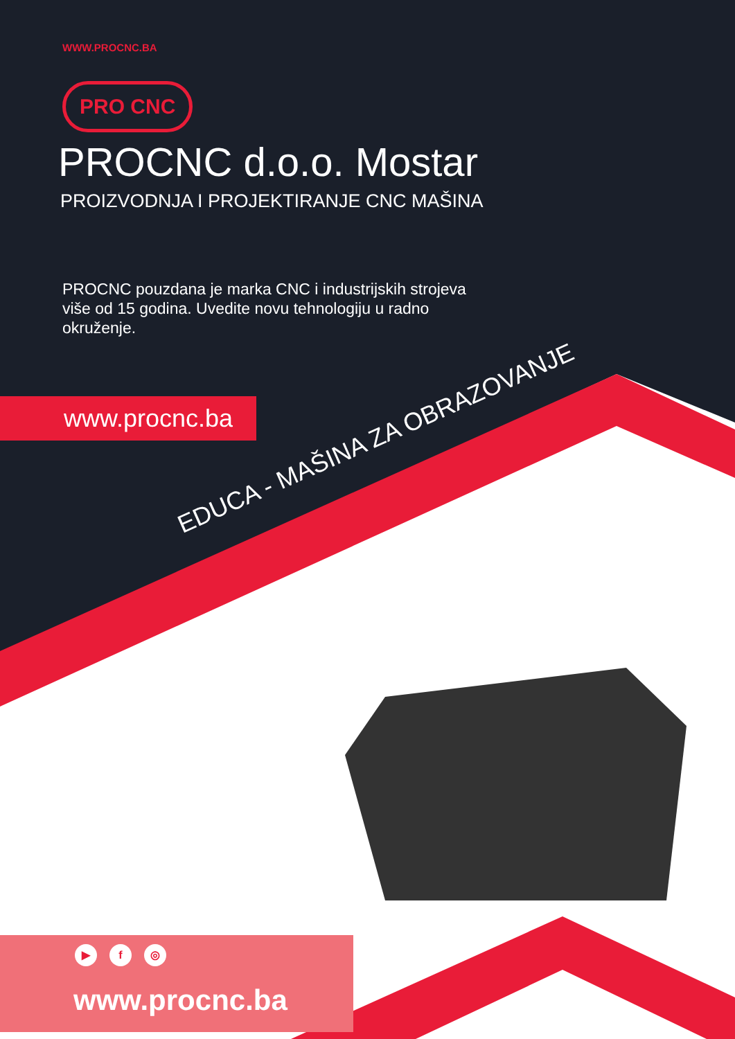WWW.PROCNC.BA
PRO CNC
PROCNC d.o.o. Mostar
PROIZVODNJA I PROJEKTIRANJE CNC MAŠINA
PROCNC pouzdana je marka CNC i industrijskih strojeva više od 15 godina. Uvedite novu tehnologiju u radno okruženje.
www.procnc.ba
EDUCA - MAŠINA ZA OBRAZOVANJE
▶ f ◎
www.procnc.ba